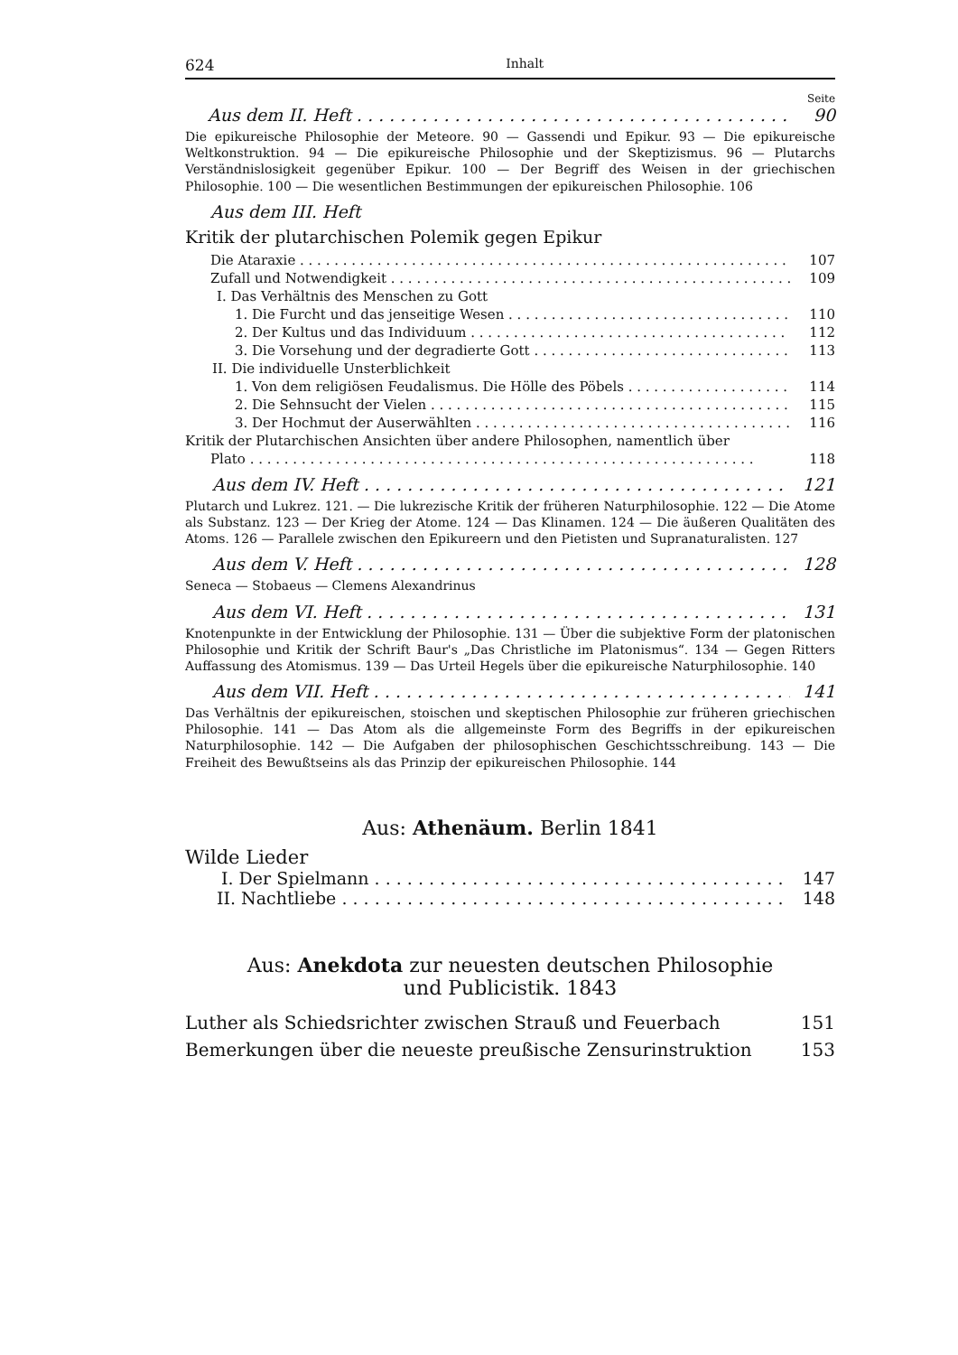624 Inhalt
Seite
Aus dem II. Heft 90
Die epikureische Philosophie der Meteore. 90 — Gassendi und Epikur. 93 — Die epikureische Weltkonstruktion. 94 — Die epikureische Philosophie und der Skeptizismus. 96 — Plutarchs Verständnislosigkeit gegenüber Epikur. 100 — Der Begriff des Weisen in der griechischen Philosophie. 100 — Die wesentlichen Bestimmungen der epikureischen Philosophie. 106
Aus dem III. Heft
Kritik der plutarchischen Polemik gegen Epikur
Die Ataraxie 107
Zufall und Notwendigkeit 109
I. Das Verhältnis des Menschen zu Gott
1. Die Furcht und das jenseitige Wesen 110
2. Der Kultus und das Individuum 112
3. Die Vorsehung und der degradierte Gott 113
II. Die individuelle Unsterblichkeit
1. Von dem religiösen Feudalismus. Die Hölle des Pöbels 114
2. Die Sehnsucht der Vielen 115
3. Der Hochmut der Auserwählten 116
Kritik der Plutarchischen Ansichten über andere Philosophen, namentlich über
Plato 118
Aus dem IV. Heft 121
Plutarch und Lukrez. 121. — Die lukrezische Kritik der früheren Naturphilosophie. 122 — Die Atome als Substanz. 123 — Der Krieg der Atome. 124 — Das Klinamen. 124 — Die äußeren Qualitäten des Atoms. 126 — Parallele zwischen den Epikureern und den Pietisten und Supranaturalisten. 127
Aus dem V. Heft 128
Seneca — Stobaeus — Clemens Alexandrinus
Aus dem VI. Heft 131
Knotenpunkte in der Entwicklung der Philosophie. 131 — Über die subjektive Form der platonischen Philosophie und Kritik der Schrift Baur's „Das Christliche im Platonismus“. 134 — Gegen Ritters Auffassung des Atomismus. 139 — Das Urteil Hegels über die epikureische Naturphilosophie. 140
Aus dem VII. Heft 141
Das Verhältnis der epikureischen, stoischen und skeptischen Philosophie zur früheren griechischen Philosophie. 141 — Das Atom als die allgemeinste Form des Begriffs in der epikureischen Naturphilosophie. 142 — Die Aufgaben der philosophischen Geschichtsschreibung. 143 — Die Freiheit des Bewußtseins als das Prinzip der epikureischen Philosophie. 144
Aus: Athenäum. Berlin 1841
Wilde Lieder
I. Der Spielmann 147
II. Nachtliebe 148
Aus: Anekdota zur neuesten deutschen Philosophie
und Publicistik. 1843
Luther als Schiedsrichter zwischen Strauß und Feuerbach 151
Bemerkungen über die neueste preußische Zensurinstruktion 153